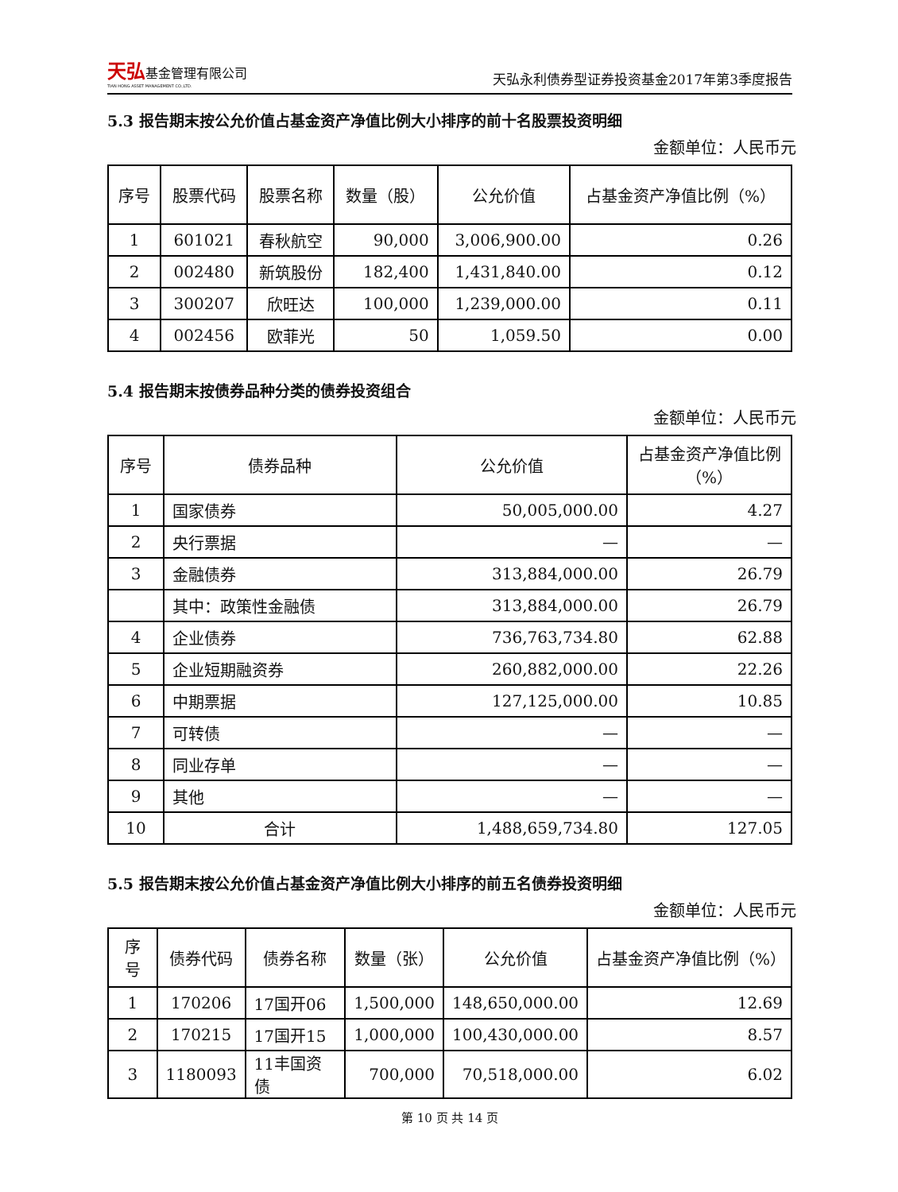天弘基金管理有限公司
TIAN HONG ASSET MANAGEMENT CO.,LTD.
天弘永利债券型证券投资基金2017年第3季度报告
5.3 报告期末按公允价值占基金资产净值比例大小排序的前十名股票投资明细
金额单位：人民币元
| 序号 | 股票代码 | 股票名称 | 数量（股） | 公允价值 | 占基金资产净值比例（%） |
| --- | --- | --- | --- | --- | --- |
| 1 | 601021 | 春秋航空 | 90,000 | 3,006,900.00 | 0.26 |
| 2 | 002480 | 新筑股份 | 182,400 | 1,431,840.00 | 0.12 |
| 3 | 300207 | 欣旺达 | 100,000 | 1,239,000.00 | 0.11 |
| 4 | 002456 | 欧菲光 | 50 | 1,059.50 | 0.00 |
5.4 报告期末按债券品种分类的债券投资组合
金额单位：人民币元
| 序号 | 债券品种 | 公允价值 | 占基金资产净值比例（%） |
| --- | --- | --- | --- |
| 1 | 国家债券 | 50,005,000.00 | 4.27 |
| 2 | 央行票据 | — | — |
| 3 | 金融债券 | 313,884,000.00 | 26.79 |
| | 其中：政策性金融债 | 313,884,000.00 | 26.79 |
| 4 | 企业债券 | 736,763,734.80 | 62.88 |
| 5 | 企业短期融资券 | 260,882,000.00 | 22.26 |
| 6 | 中期票据 | 127,125,000.00 | 10.85 |
| 7 | 可转债 | — | — |
| 8 | 同业存单 | — | — |
| 9 | 其他 | — | — |
| 10 | 合计 | 1,488,659,734.80 | 127.05 |
5.5 报告期末按公允价值占基金资产净值比例大小排序的前五名债券投资明细
金额单位：人民币元
| 序号 | 债券代码 | 债券名称 | 数量（张） | 公允价值 | 占基金资产净值比例（%） |
| --- | --- | --- | --- | --- | --- |
| 1 | 170206 | 17国开06 | 1,500,000 | 148,650,000.00 | 12.69 |
| 2 | 170215 | 17国开15 | 1,000,000 | 100,430,000.00 | 8.57 |
| 3 | 1180093 | 11丰国资债 | 700,000 | 70,518,000.00 | 6.02 |
第 10 页 共 14 页